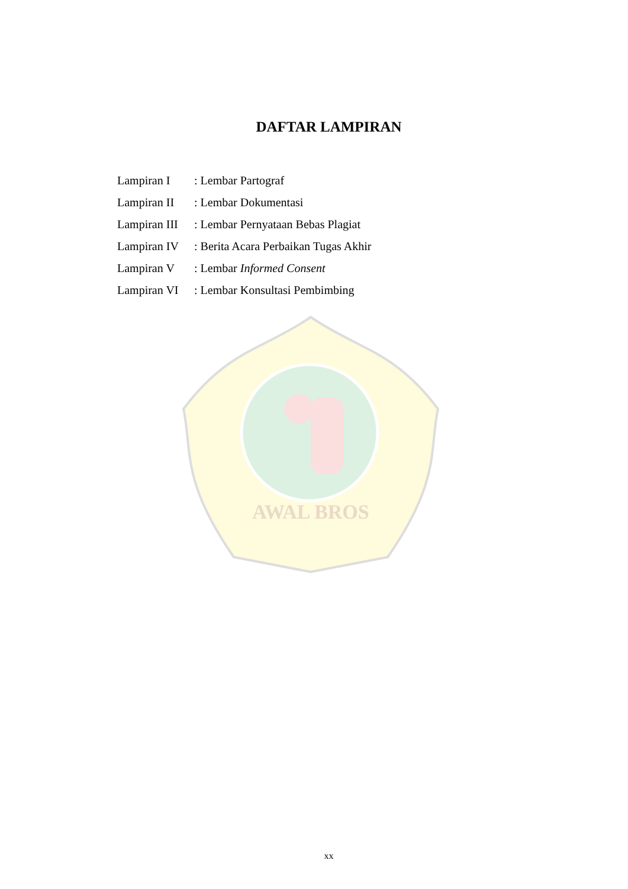AWAL BROS
DAFTAR LAMPIRAN
| Lampiran I | : Lembar Partograf |
| Lampiran II | : Lembar Dokumentasi |
| Lampiran III | : Lembar Pernyataan Bebas Plagiat |
| Lampiran IV | : Berita Acara Perbaikan Tugas Akhir |
| Lampiran V | : Lembar Informed Consent |
| Lampiran VI | : Lembar Konsultasi Pembimbing |
xx